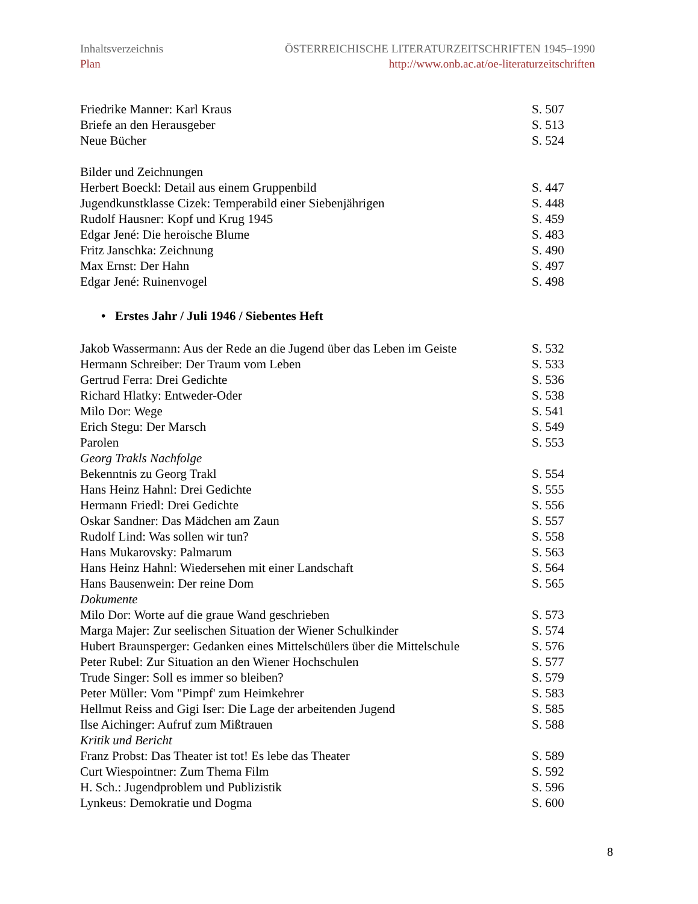Inhaltsverzeichnis ÖSTERREICHISCHE LITERATURZEITSCHRIFTEN 1945–1990
Plan http://www.onb.ac.at/oe-literaturzeitschriften
| Friedrike Manner: Karl Kraus | S. 507 |
| Briefe an den Herausgeber | S. 513 |
| Neue Bücher | S. 524 |
| Bilder und Zeichnungen | |
| Herbert Boeckl: Detail aus einem Gruppenbild | S. 447 |
| Jugendkunstklasse Cizek: Temperabild einer Siebenjährigen | S. 448 |
| Rudolf Hausner: Kopf und Krug 1945 | S. 459 |
| Edgar Jené: Die heroische Blume | S. 483 |
| Fritz Janschka: Zeichnung | S. 490 |
| Max Ernst: Der Hahn | S. 497 |
| Edgar Jené: Ruinenvogel | S. 498 |
• Erstes Jahr / Juli 1946 / Siebentes Heft
| Jakob Wassermann: Aus der Rede an die Jugend über das Leben im Geiste | S. 532 |
| Hermann Schreiber: Der Traum vom Leben | S. 533 |
| Gertrud Ferra: Drei Gedichte | S. 536 |
| Richard Hlatky: Entweder-Oder | S. 538 |
| Milo Dor: Wege | S. 541 |
| Erich Stegu: Der Marsch | S. 549 |
| Parolen | S. 553 |
| Georg Trakls Nachfolge | |
| Bekenntnis zu Georg Trakl | S. 554 |
| Hans Heinz Hahnl: Drei Gedichte | S. 555 |
| Hermann Friedl: Drei Gedichte | S. 556 |
| Oskar Sandner: Das Mädchen am Zaun | S. 557 |
| Rudolf Lind: Was sollen wir tun? | S. 558 |
| Hans Mukarovsky: Palmarum | S. 563 |
| Hans Heinz Hahnl: Wiedersehen mit einer Landschaft | S. 564 |
| Hans Bausenwein: Der reine Dom | S. 565 |
| Dokumente | |
| Milo Dor: Worte auf die graue Wand geschrieben | S. 573 |
| Marga Majer: Zur seelischen Situation der Wiener Schulkinder | S. 574 |
| Hubert Braunsperger: Gedanken eines Mittelschülers über die Mittelschule | S. 576 |
| Peter Rubel: Zur Situation an den Wiener Hochschulen | S. 577 |
| Trude Singer: Soll es immer so bleiben? | S. 579 |
| Peter Müller: Vom "Pimpf' zum Heimkehrer | S. 583 |
| Hellmut Reiss and Gigi Iser: Die Lage der arbeitenden Jugend | S. 585 |
| Ilse Aichinger: Aufruf zum Mißtrauen | S. 588 |
| Kritik und Bericht | |
| Franz Probst: Das Theater ist tot! Es lebe das Theater | S. 589 |
| Curt Wiespointner: Zum Thema Film | S. 592 |
| H. Sch.: Jugendproblem und Publizistik | S. 596 |
| Lynkeus: Demokratie und Dogma | S. 600 |
8